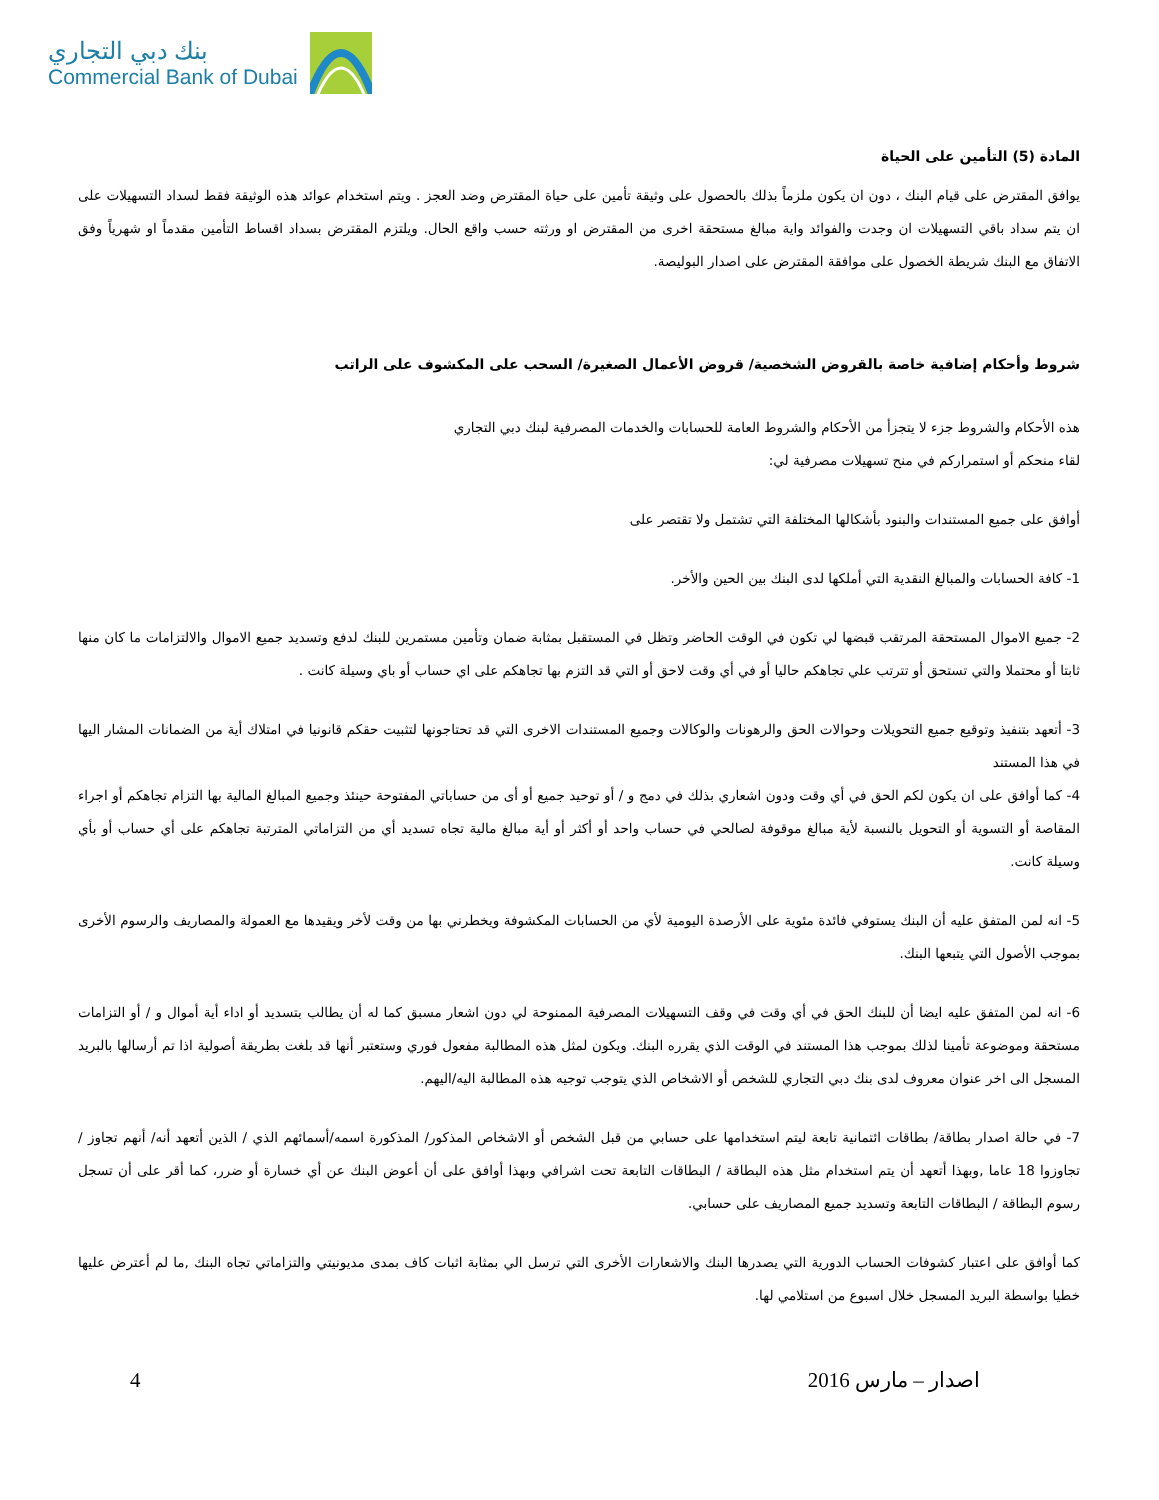بنك دبي التجاري
Commercial Bank of Dubai
المادة (5) التأمين على الحياة
يوافق المقترض على قيام البنك ، دون ان يكون ملزماً بذلك بالحصول على وثيقة تأمين على حياة المقترض وضد العجز . ويتم استخدام عوائد هذه الوثيقة فقط لسداد التسهيلات على ان يتم سداد باقي التسهيلات ان وجدت والفوائد واية مبالغ مستحقة اخرى من المقترض او ورثته حسب واقع الحال. ويلتزم المقترض بسداد اقساط التأمين مقدماً او شهرياً وفق الاتفاق مع البنك شريطة الخصول على موافقة المقترض على اصدار البوليصة.
شروط وأحكام إضافية خاصة بالقروض الشخصية/ قروض الأعمال الصغيرة/ السحب على المكشوف على الراتب
هذه الأحكام والشروط جزء لا يتجزأ من الأحكام والشروط العامة للحسابات والخدمات المصرفية لبنك دبي التجاري
لقاء منحكم أو استمراركم في منح تسهيلات مصرفية لي:
أوافق على جميع المستندات والبنود بأشكالها المختلفة التي تشتمل ولا تقتصر على
1- كافة الحسابات والمبالغ النقدية التي أملكها لدى البنك بين الحين والأخر.
2- جميع الاموال المستحقة المرتقب قبضها لي تكون في الوقت الحاضر وتظل في المستقبل بمثابة ضمان وتأمين مستمرين للبنك لدفع وتسديد جميع الاموال والالتزامات ما كان منها ثابتا أو محتملا والتي تستحق أو تترتب علي تجاهكم حاليا أو في أي وقت لاحق أو التي قد التزم بها تجاهكم على اي حساب أو باي وسيلة كانت .
3- أتعهد بتنفيذ وتوقيع جميع التحويلات وحوالات الحق والرهونات والوكالات وجميع المستندات الاخرى التي قد تحتاجونها لتثبيت حقكم قانونيا في امتلاك أية من الضمانات المشار اليها في هذا المستند
4- كما أوافق على ان يكون لكم الحق في أي وقت ودون اشعاري بذلك في دمج و / أو توحيد جميع أو أى من حساباتي المفتوحة حينئذ وجميع المبالغ المالية بها التزام تجاهكم أو اجراء المقاصة أو التسوية أو التحويل بالنسبة لأية مبالغ موقوفة لصالحي في حساب واحد أو أكثر أو أية مبالغ مالية تجاه تسديد أي من التزاماتي المترتبة تجاهكم على أي حساب أو بأي وسيلة كانت.
5- انه لمن المتفق عليه أن البنك يستوفي فائدة مئوية على الأرصدة اليومية لأي من الحسابات المكشوفة ويخطرني بها من وقت لأخر ويقيدها مع العمولة والمصاريف والرسوم الأخرى بموجب الأصول التي يتبعها البنك.
6- انه لمن المتفق عليه ايضا أن للبنك الحق في أي وقت في وقف التسهيلات المصرفية الممنوحة لي دون اشعار مسبق كما له أن يطالب بتسديد أو اداء أية أموال و / أو التزامات مستحقة وموضوعة تأمينا لذلك بموجب هذا المستند في الوقت الذي يقرره البنك. ويكون لمثل هذه المطالبة مفعول فوري وستعتبر أنها قد بلغت بطريقة أصولية اذا تم أرسالها بالبريد المسجل الى اخر عنوان معروف لدى بنك دبي التجاري للشخص أو الاشخاص الذي يتوجب توجيه هذه المطالبة اليه/اليهم.
7- في حالة اصدار بطاقة/ بطاقات ائتمانية تابعة ليتم استخدامها على حسابي من قبل الشخص أو الاشخاص المذكور/ المذكورة اسمه/أسمائهم الذي / الذين أتعهد أنه/ أنهم تجاوز / تجاوزوا 18 عاما ,وبهذا أتعهد أن يتم استخدام مثل هذه البطاقة / البطاقات التابعة تحت اشرافي وبهذا أوافق على أن أعوض البنك عن أي خسارة أو ضرر، كما أقر على أن تسجل رسوم البطاقة / البطاقات التابعة وتسديد جميع المصاريف على حسابي.
كما أوافق على اعتبار كشوفات الحساب الدورية التي يصدرها البنك والاشعارات الأخرى التي ترسل الي بمثابة اثبات كاف بمدى مديونيتي والتزاماتي تجاه البنك ,ما لم أعترض عليها خطيا بواسطة البريد المسجل خلال اسبوع من استلامي لها.
4 اصدار – مارس 2016